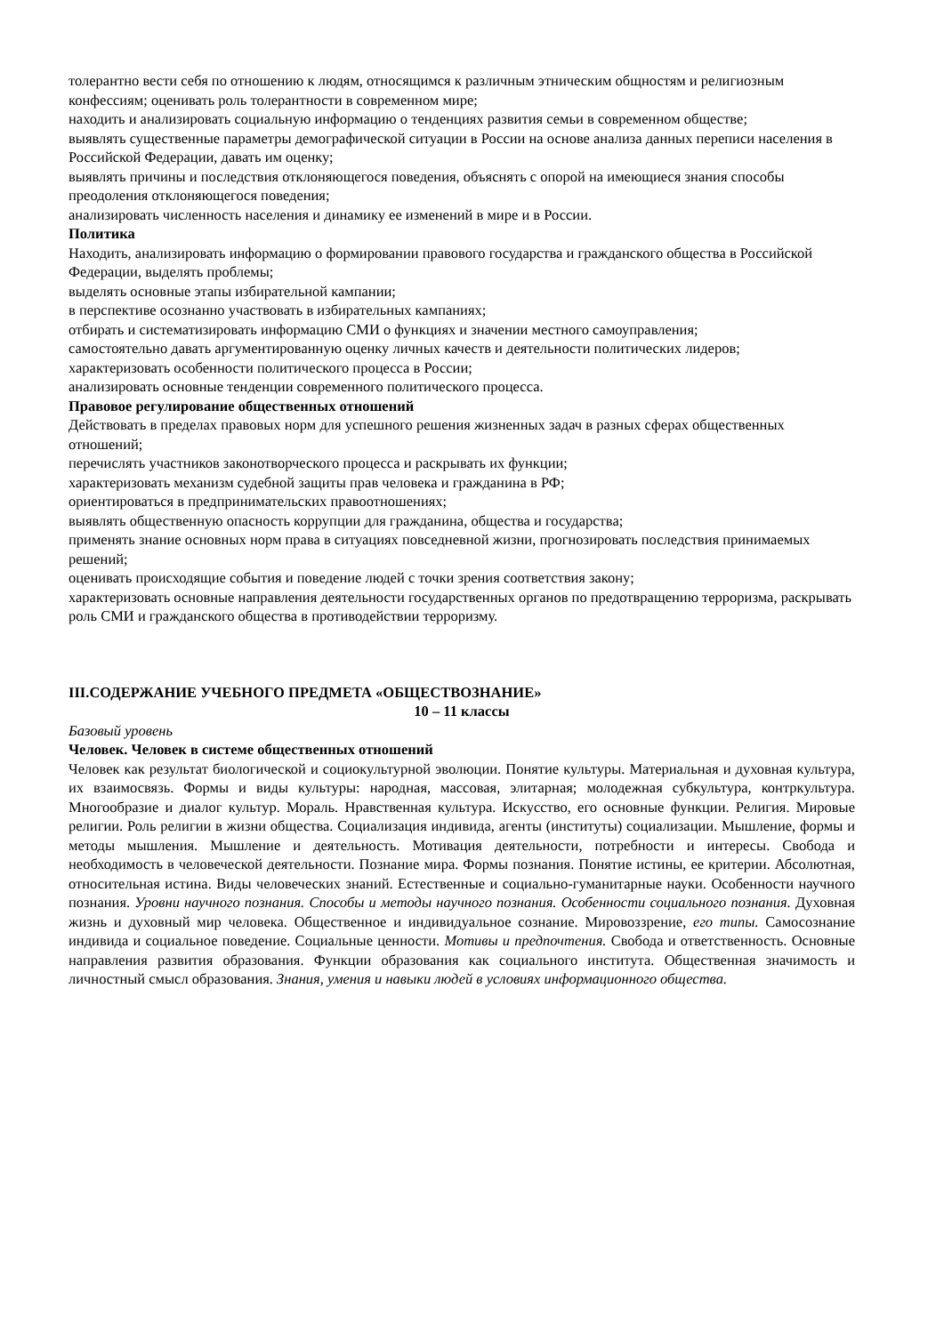толерантно вести себя по отношению к людям, относящимся к различным этническим общностям и религиозным конфессиям; оценивать роль толерантности в современном мире;
находить и анализировать социальную информацию о тенденциях развития семьи в современном обществе;
выявлять существенные параметры демографической ситуации в России на основе анализа данных переписи населения в Российской Федерации, давать им оценку;
выявлять причины и последствия отклоняющегося поведения, объяснять с опорой на имеющиеся знания способы преодоления отклоняющегося поведения;
анализировать численность населения и динамику ее изменений в мире и в России.
Политика
Находить, анализировать информацию о формировании правового государства и гражданского общества в Российской Федерации, выделять проблемы;
выделять основные этапы избирательной кампании;
в перспективе осознанно участвовать в избирательных кампаниях;
отбирать и систематизировать информацию СМИ о функциях и значении местного самоуправления;
самостоятельно давать аргументированную оценку личных качеств и деятельности политических лидеров;
характеризовать особенности политического процесса в России;
анализировать основные тенденции современного политического процесса.
Правовое регулирование общественных отношений
Действовать в пределах правовых норм для успешного решения жизненных задач в разных сферах общественных отношений;
перечислять участников законотворческого процесса и раскрывать их функции;
характеризовать механизм судебной защиты прав человека и гражданина в РФ;
ориентироваться в предпринимательских правоотношениях;
выявлять общественную опасность коррупции для гражданина, общества и государства;
применять знание основных норм права в ситуациях повседневной жизни, прогнозировать последствия принимаемых решений;
оценивать происходящие события и поведение людей с точки зрения соответствия закону;
характеризовать основные направления деятельности государственных органов по предотвращению терроризма, раскрывать роль СМИ и гражданского общества в противодействии терроризму.
III.СОДЕРЖАНИЕ УЧЕБНОГО ПРЕДМЕТА «ОБЩЕСТВОЗНАНИЕ»
10 – 11 классы
Базовый уровень
Человек. Человек в системе общественных отношений
Человек как результат биологической и социокультурной эволюции. Понятие культуры. Материальная и духовная культура, их взаимосвязь. Формы и виды культуры: народная, массовая, элитарная; молодежная субкультура, контркультура. Многообразие и диалог культур. Мораль. Нравственная культура. Искусство, его основные функции. Религия. Мировые религии. Роль религии в жизни общества. Социализация индивида, агенты (институты) социализации. Мышление, формы и методы мышления. Мышление и деятельность. Мотивация деятельности, потребности и интересы. Свобода и необходимость в человеческой деятельности. Познание мира. Формы познания. Понятие истины, ее критерии. Абсолютная, относительная истина. Виды человеческих знаний. Естественные и социально-гуманитарные науки. Особенности научного познания. Уровни научного познания. Способы и методы научного познания. Особенности социального познания. Духовная жизнь и духовный мир человека. Общественное и индивидуальное сознание. Мировоззрение, его типы. Самосознание индивида и социальное поведение. Социальные ценности. Мотивы и предпочтения. Свобода и ответственность. Основные направления развития образования. Функции образования как социального института. Общественная значимость и личностный смысл образования. Знания, умения и навыки людей в условиях информационного общества.